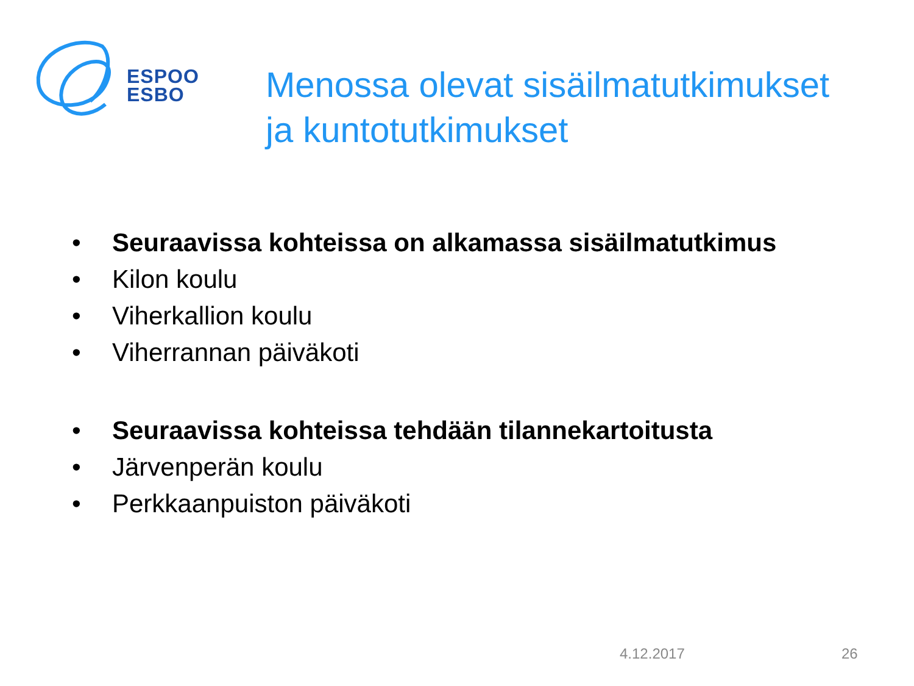ESPOO
ESBO
Menossa olevat sisäilmatutkimukset
ja kuntotutkimukset
• Seuraavissa kohteissa on alkamassa sisäilmatutkimus
• Kilon koulu
• Viherkallion koulu
• Viherrannan päiväkoti
• Seuraavissa kohteissa tehdään tilannekartoitusta
• Järvenperän koulu
• Perkkaanpuiston päiväkoti
4.12.2017 26